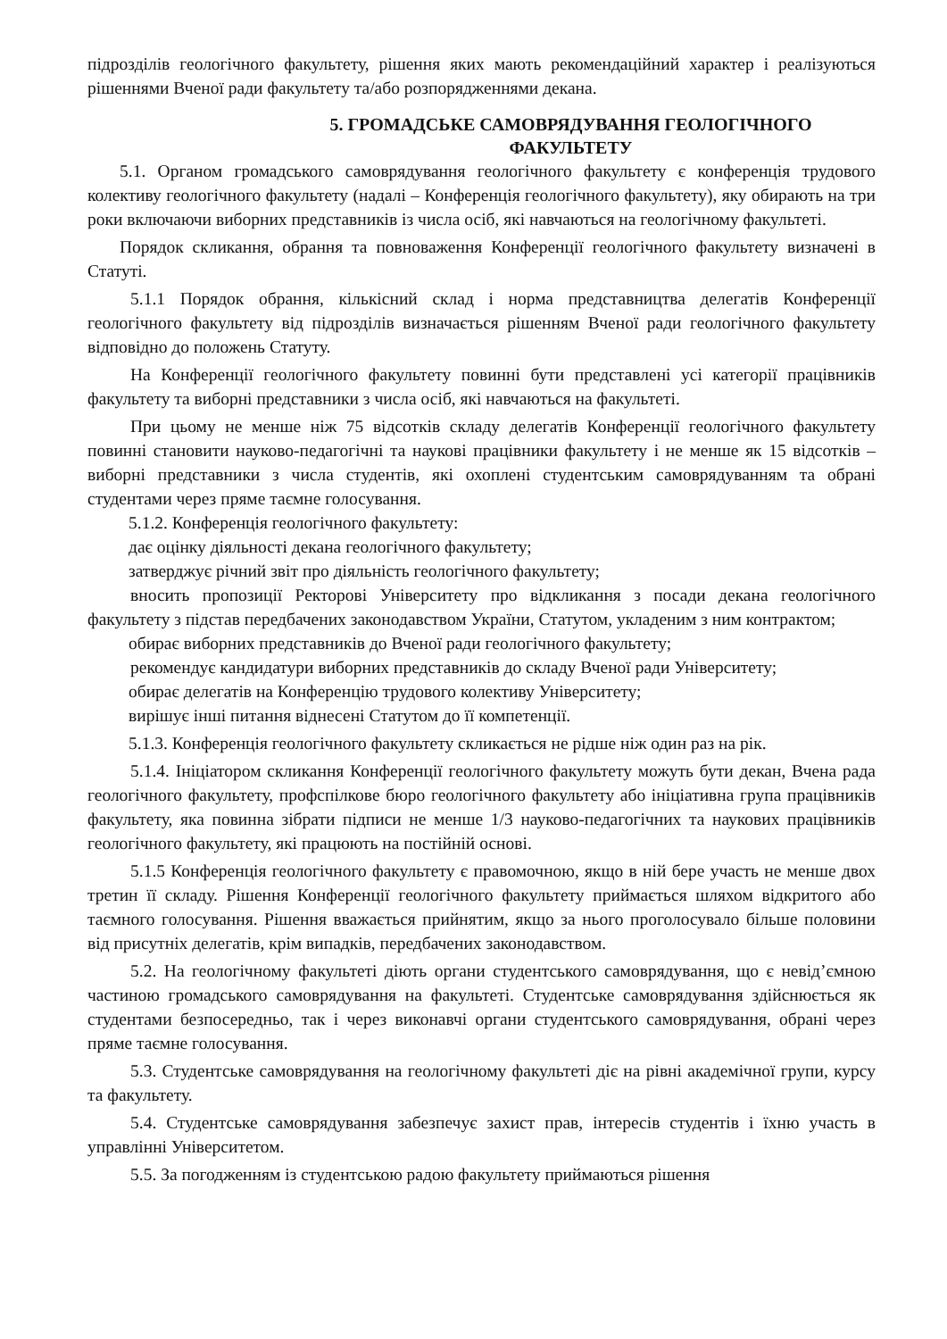підрозділів геологічного факультету, рішення яких мають рекомендаційний характер і реалізуються рішеннями Вченої ради факультету та/або розпорядженнями декана.
5. ГРОМАДСЬКЕ САМОВРЯДУВАННЯ ГЕОЛОГІЧНОГО ФАКУЛЬТЕТУ
5.1. Органом громадського самоврядування геологічного факультету є конференція трудового колективу геологічного факультету (надалі – Конференція геологічного факультету), яку обирають на три роки включаючи виборних представників із числа осіб, які навчаються на геологічному факультеті.
Порядок скликання, обрання та повноваження Конференції геологічного факультету визначені в Статуті.
5.1.1 Порядок обрання, кількісний склад і норма представництва делегатів Конференції геологічного факультету від підрозділів визначається рішенням Вченої ради геологічного факультету відповідно до положень Статуту.
На Конференції геологічного факультету повинні бути представлені усі категорії працівників факультету та виборні представники з числа осіб, які навчаються на факультеті.
При цьому не менше ніж 75 відсотків складу делегатів Конференції геологічного факультету повинні становити науково-педагогічні та наукові працівники факультету і не менше як 15 відсотків – виборні представники з числа студентів, які охоплені студентським самоврядуванням та обрані студентами через пряме таємне голосування.
5.1.2. Конференція геологічного факультету:
дає оцінку діяльності декана геологічного факультету;
затверджує річний звіт про діяльність геологічного факультету;
вносить пропозиції Ректорові Університету про відкликання з посади декана геологічного факультету з підстав передбачених законодавством України, Статутом, укладеним з ним контрактом;
обирає виборних представників до Вченої ради геологічного факультету;
рекомендує кандидатури виборних представників до складу Вченої ради Університету;
обирає делегатів на Конференцію трудового колективу Університету;
вирішує інші питання віднесені Статутом до її компетенції.
5.1.3. Конференція геологічного факультету скликається не рідше ніж один раз на рік.
5.1.4. Ініціатором скликання Конференції геологічного факультету можуть бути декан, Вчена рада геологічного факультету, профспілкове бюро геологічного факультету або ініціативна група працівників факультету, яка повинна зібрати підписи не менше 1/3 науково-педагогічних та наукових працівників геологічного факультету, які працюють на постійній основі.
5.1.5 Конференція геологічного факультету є правомочною, якщо в ній бере участь не менше двох третин її складу. Рішення Конференції геологічного факультету приймається шляхом відкритого або таємного голосування. Рішення вважається прийнятим, якщо за нього проголосувало більше половини від присутніх делегатів, крім випадків, передбачених законодавством.
5.2. На геологічному факультеті діють органи студентського самоврядування, що є невід’ємною частиною громадського самоврядування на факультеті. Студентське самоврядування здійснюється як студентами безпосередньо, так і через виконавчі органи студентського самоврядування, обрані через пряме таємне голосування.
5.3. Студентське самоврядування на геологічному факультеті діє на рівні академічної групи, курсу та факультету.
5.4. Студентське самоврядування забезпечує захист прав, інтересів студентів і їхню участь в управлінні Університетом.
5.5. За погодженням із студентською радою факультету приймаються рішення